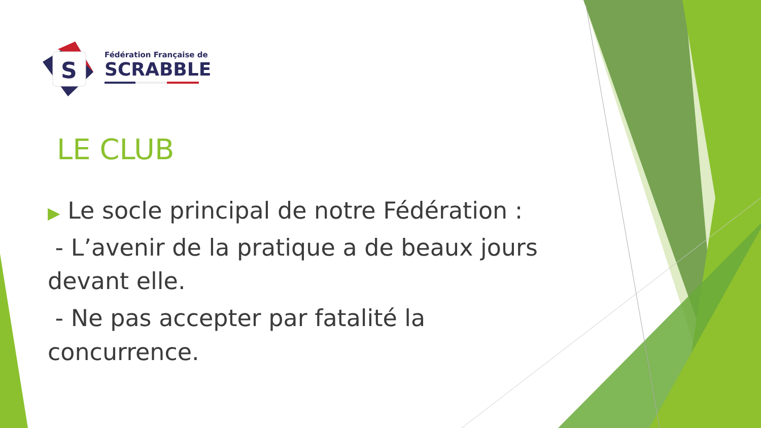S
Fédération Française de
SCRABBLE
LE CLUB
▶ Le socle principal de notre Fédération :
- L’avenir de la pratique a de beaux jours devant elle.
- Ne pas accepter par fatalité la concurrence.